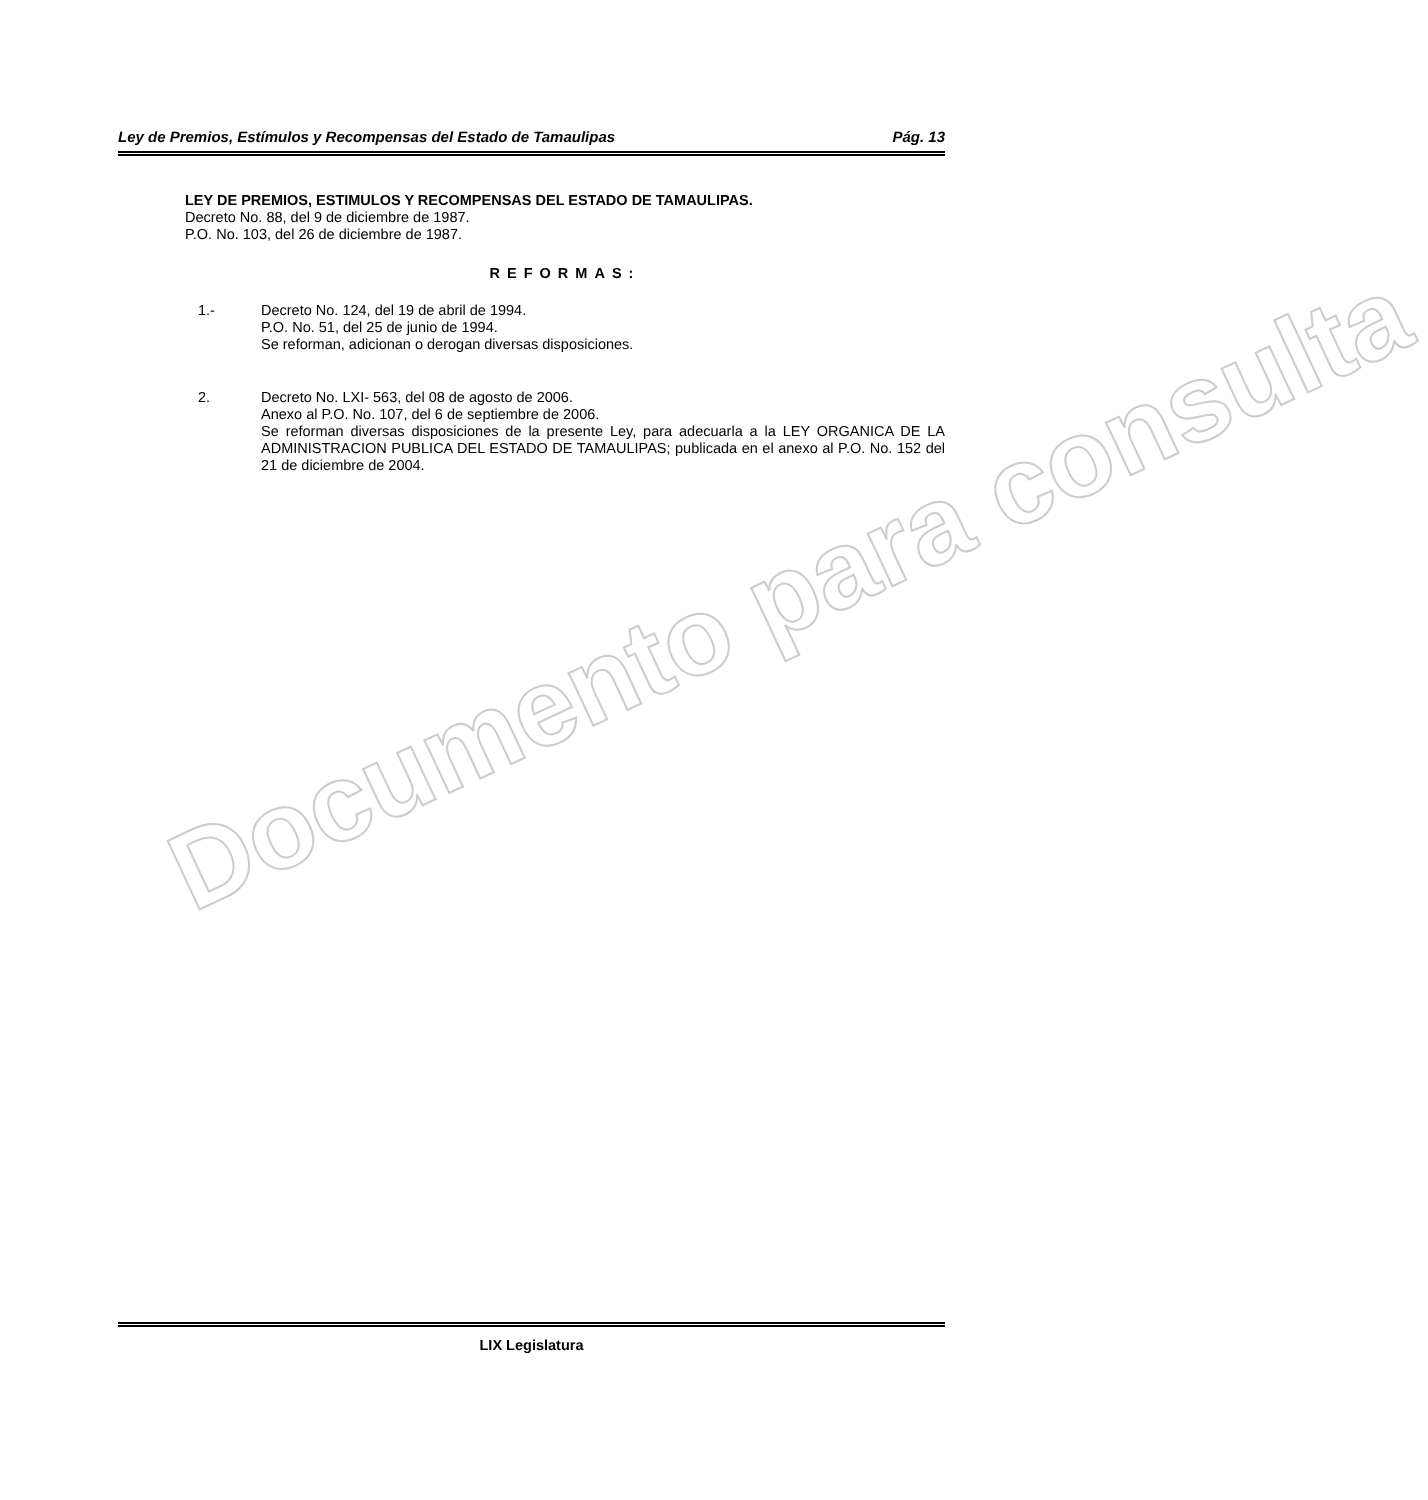Ley de Premios, Estímulos y Recompensas del Estado de Tamaulipas Pág. 13
LEY DE PREMIOS, ESTIMULOS Y RECOMPENSAS DEL ESTADO DE TAMAULIPAS.
Decreto No. 88, del 9 de diciembre de 1987.
P.O. No. 103, del 26 de diciembre de 1987.
REFORMAS:
1.- Decreto No. 124, del 19 de abril de 1994.
P.O. No. 51, del 25 de junio de 1994.
Se reforman, adicionan o derogan diversas disposiciones.
2. Decreto No. LXI- 563, del 08 de agosto de 2006.
Anexo al P.O. No. 107, del 6 de septiembre de 2006.
Se reforman diversas disposiciones de la presente Ley, para adecuarla a la LEY ORGANICA DE LA ADMINISTRACION PUBLICA DEL ESTADO DE TAMAULIPAS; publicada en el anexo al P.O. No. 152 del 21 de diciembre de 2004.
Documento para consulta
LIX Legislatura